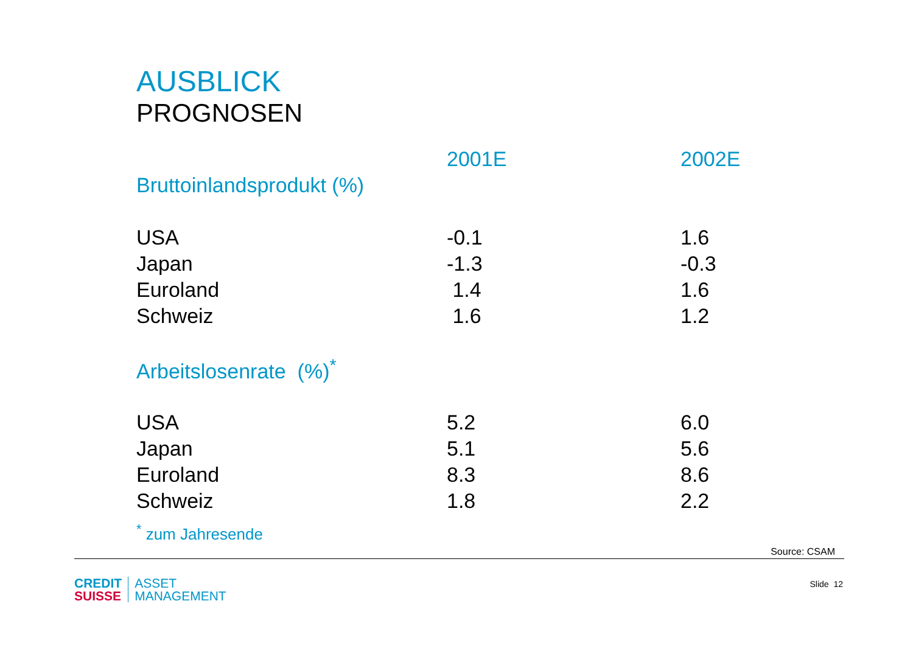AUSBLICK
PROGNOSEN
| | 2001E | 2002E |
| Bruttoinlandsprodukt (%) | | |
| USA | -0.1 | 1.6 |
| Japan | -1.3 | -0.3 |
| Euroland | 1.4 | 1.6 |
| Schweiz | 1.6 | 1.2 |
| Arbeitslosenrate (%)<sup>*</sup> | | |
| USA | 5.2 | 6.0 |
| Japan | 5.1 | 5.6 |
| Euroland | 8.3 | 8.6 |
| Schweiz | 1.8 | 2.2 |
<sup>*</sup> zum Jahresende
Source: CSAM
CREDIT
SUISSE
ASSET
MANAGEMENT
Slide 12